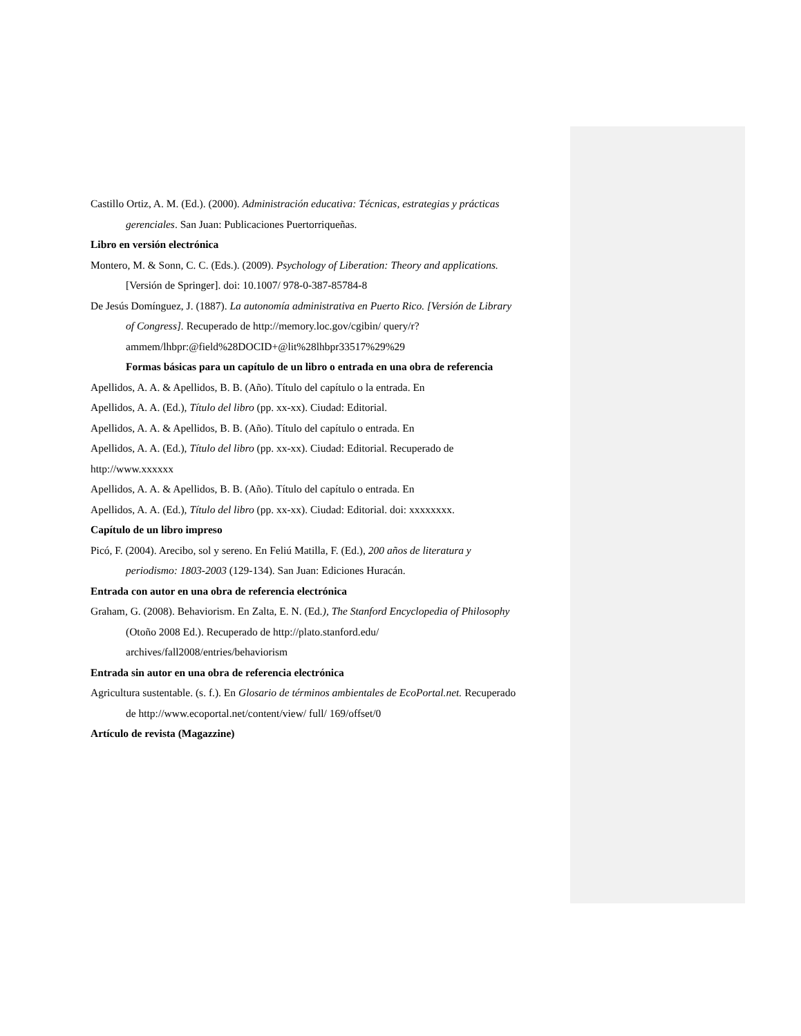Castillo Ortiz, A. M. (Ed.). (2000). Administración educativa: Técnicas, estrategias y prácticas gerenciales. San Juan: Publicaciones Puertorriqueñas.
Libro en versión electrónica
Montero, M. & Sonn, C. C. (Eds.). (2009). Psychology of Liberation: Theory and applications. [Versión de Springer]. doi: 10.1007/ 978-0-387-85784-8
De Jesús Domínguez, J. (1887). La autonomía administrativa en Puerto Rico. [Versión de Library of Congress]. Recuperado de http://memory.loc.gov/cgibin/ query/r?ammem/lhbpr:@field%28DOCID+@lit%28lhbpr33517%29%29
Formas básicas para un capítulo de un libro o entrada en una obra de referencia
Apellidos, A. A. & Apellidos, B. B. (Año). Título del capítulo o la entrada. En
Apellidos, A. A. (Ed.), Título del libro (pp. xx-xx). Ciudad: Editorial.
Apellidos, A. A. & Apellidos, B. B. (Año). Título del capítulo o entrada. En
Apellidos, A. A. (Ed.), Título del libro (pp. xx-xx). Ciudad: Editorial. Recuperado de http://www.xxxxxx
Apellidos, A. A. & Apellidos, B. B. (Año). Título del capítulo o entrada. En
Apellidos, A. A. (Ed.), Título del libro (pp. xx-xx). Ciudad: Editorial. doi: xxxxxxxx.
Capítulo de un libro impreso
Picó, F. (2004). Arecibo, sol y sereno. En Feliú Matilla, F. (Ed.), 200 años de literatura y periodismo: 1803-2003 (129-134). San Juan: Ediciones Huracán.
Entrada con autor en una obra de referencia electrónica
Graham, G. (2008). Behaviorism. En Zalta, E. N. (Ed.), The Stanford Encyclopedia of Philosophy (Otoño 2008 Ed.). Recuperado de http://plato.stanford.edu/ archives/fall2008/entries/behaviorism
Entrada sin autor en una obra de referencia electrónica
Agricultura sustentable. (s. f.). En Glosario de términos ambientales de EcoPortal.net. Recuperado de http://www.ecoportal.net/content/view/ full/ 169/offset/0
Artículo de revista (Magazzine)